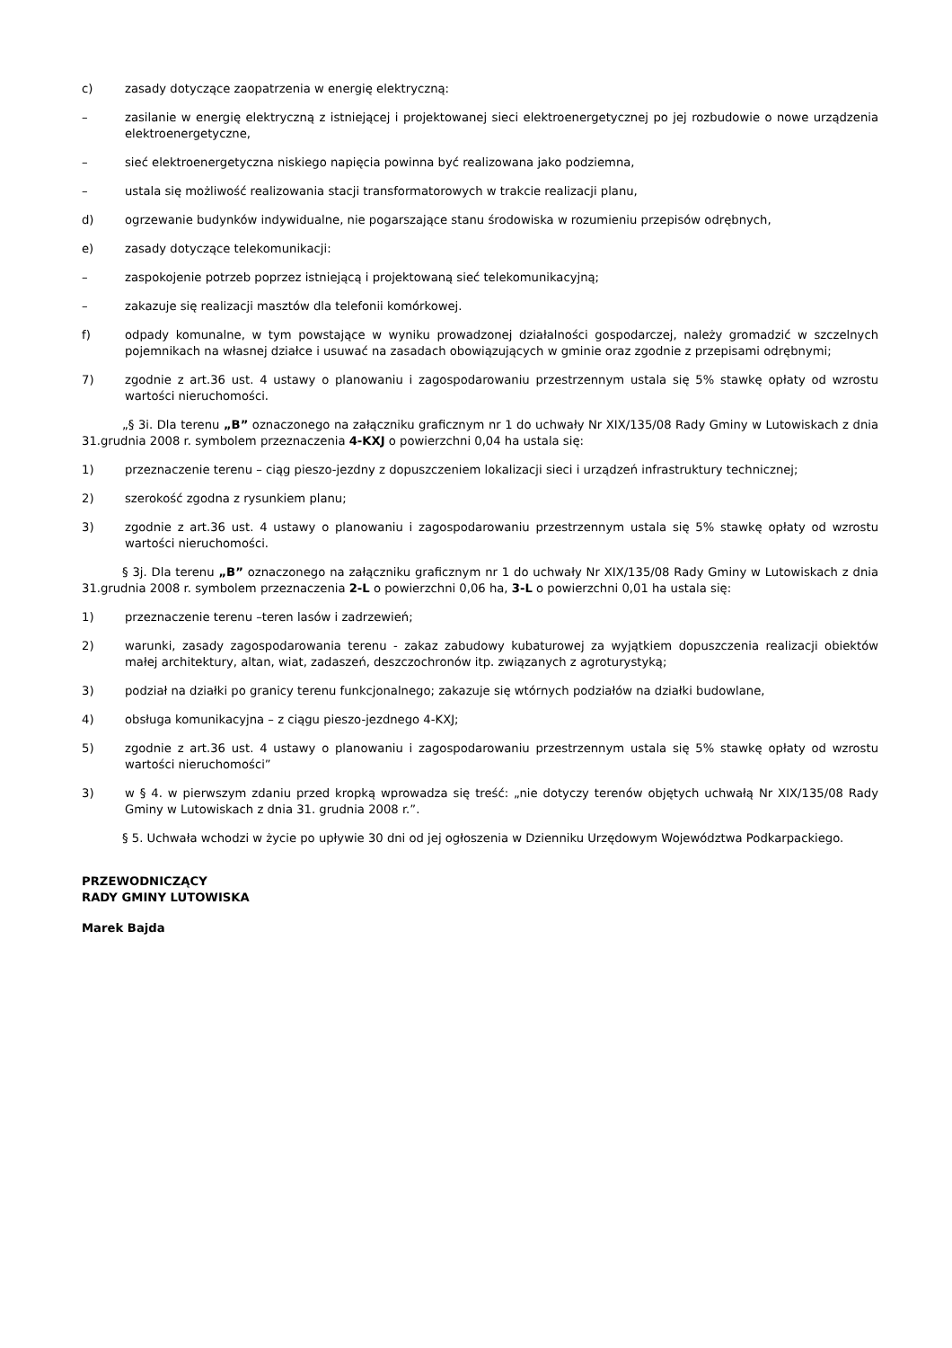c) zasady dotyczące zaopatrzenia w energię elektryczną:
– zasilanie w energię elektryczną z istniejącej i projektowanej sieci elektroenergetycznej po jej rozbudowie o nowe urządzenia elektroenergetyczne,
– sieć elektroenergetyczna niskiego napięcia powinna być realizowana jako podziemna,
– ustala się możliwość realizowania stacji transformatorowych w trakcie realizacji planu,
d) ogrzewanie budynków indywidualne, nie pogarszające stanu środowiska w rozumieniu przepisów odrębnych,
e) zasady dotyczące telekomunikacji:
– zaspokojenie potrzeb poprzez istniejącą i projektowaną sieć telekomunikacyjną;
– zakazuje się realizacji masztów dla telefonii komórkowej.
f) odpady komunalne, w tym powstające w wyniku prowadzonej działalności gospodarczej, należy gromadzić w szczelnych pojemnikach na własnej działce i usuwać na zasadach obowiązujących w gminie oraz zgodnie z przepisami odrębnymi;
7) zgodnie z art.36 ust. 4 ustawy o planowaniu i zagospodarowaniu przestrzennym ustala się 5% stawkę opłaty od wzrostu wartości nieruchomości.
„§ 3i. Dla terenu „B” oznaczonego na załączniku graficznym nr 1 do uchwały Nr XIX/135/08 Rady Gminy w Lutowiskach z dnia 31.grudnia 2008 r. symbolem przeznaczenia 4-KXJ o powierzchni 0,04 ha ustala się:
1) przeznaczenie terenu – ciąg pieszo-jezdny z dopuszczeniem lokalizacji sieci i urządzeń infrastruktury technicznej;
2) szerokość zgodna z rysunkiem planu;
3) zgodnie z art.36 ust. 4 ustawy o planowaniu i zagospodarowaniu przestrzennym ustala się 5% stawkę opłaty od wzrostu wartości nieruchomości.
§ 3j. Dla terenu „B” oznaczonego na załączniku graficznym nr 1 do uchwały Nr XIX/135/08 Rady Gminy w Lutowiskach z dnia 31.grudnia 2008 r. symbolem przeznaczenia 2-L o powierzchni 0,06 ha, 3-L o powierzchni 0,01 ha ustala się:
1) przeznaczenie terenu –teren lasów i zadrzewień;
2) warunki, zasady zagospodarowania terenu - zakaz zabudowy kubaturowej za wyjątkiem dopuszczenia realizacji obiektów małej architektury, altan, wiat, zadaszeń, deszczochronów itp. związanych z agroturystyką;
3) podział na działki po granicy terenu funkcjonalnego; zakazuje się wtórnych podziałów na działki budowlane,
4) obsługa komunikacyjna – z ciągu pieszo-jezdnego 4-KXJ;
5) zgodnie z art.36 ust. 4 ustawy o planowaniu i zagospodarowaniu przestrzennym ustala się 5% stawkę opłaty od wzrostu wartości nieruchomości”
3) w § 4. w pierwszym zdaniu przed kropką wprowadza się treść: „nie dotyczy terenów objętych uchwałą Nr XIX/135/08 Rady Gminy w Lutowiskach z dnia 31. grudnia 2008 r.”.
§ 5. Uchwała wchodzi w życie po upływie 30 dni od jej ogłoszenia w Dzienniku Urzędowym Województwa Podkarpackiego.
PRZEWODNICZĄCY
RADY GMINY LUTOWISKA
Marek Bajda